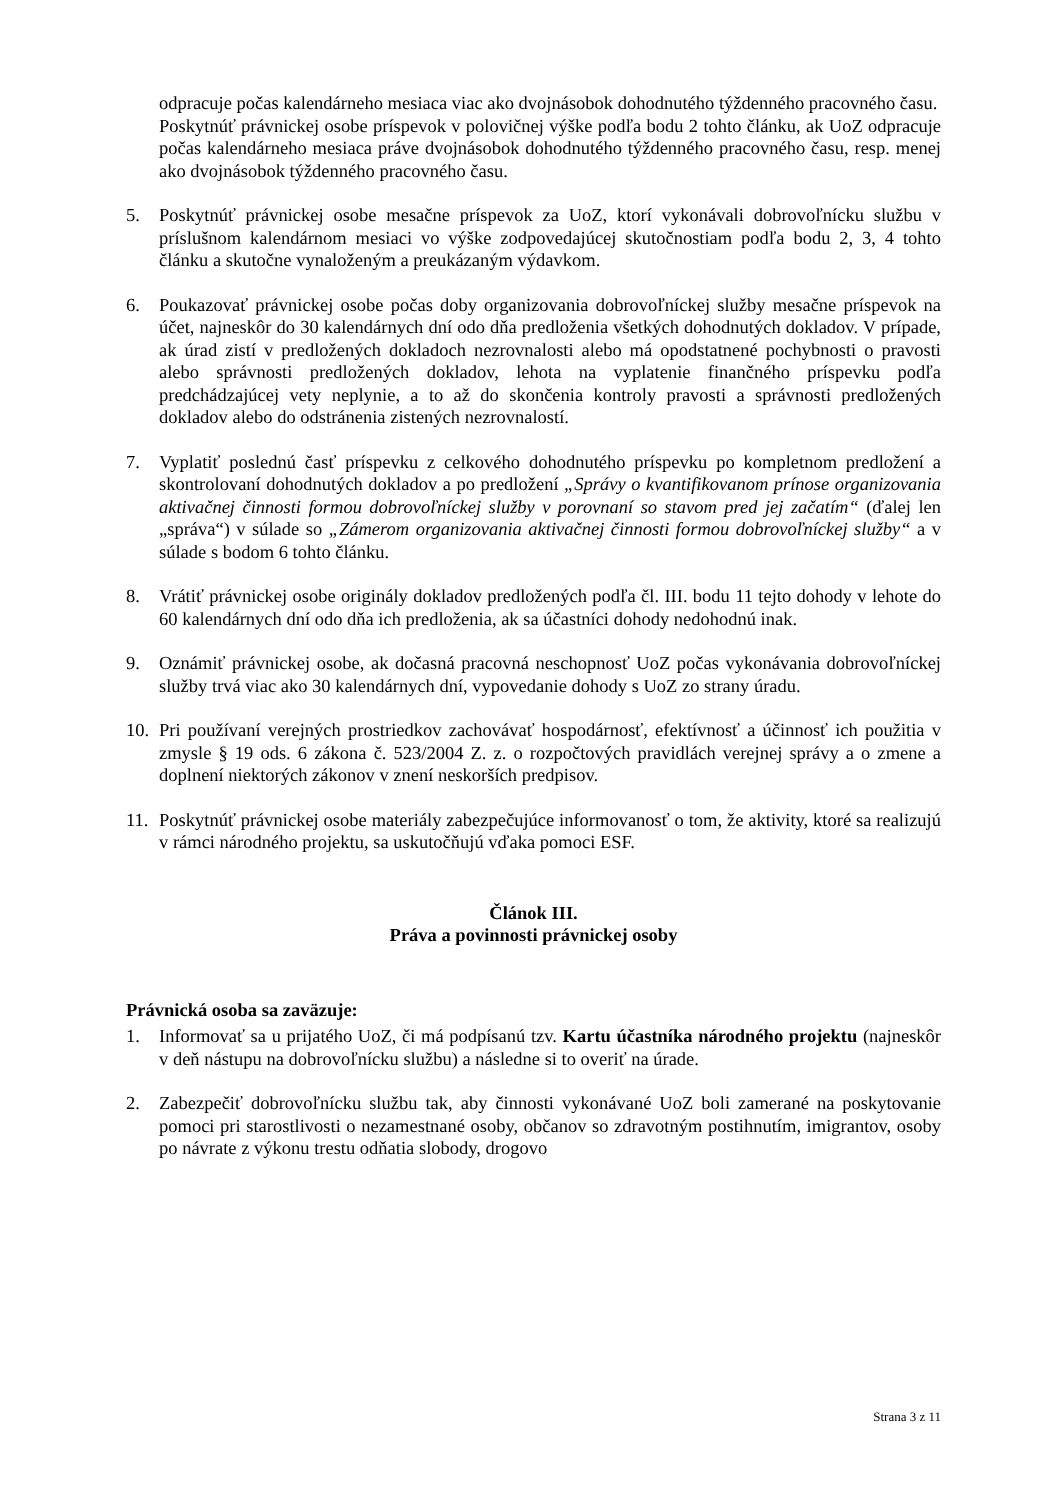odpracuje počas kalendárneho mesiaca viac ako dvojnásobok dohodnutého týždenného pracovného času.
Poskytnúť právnickej osobe príspevok v polovičnej výške podľa bodu 2 tohto článku, ak UoZ odpracuje počas kalendárneho mesiaca práve dvojnásobok dohodnutého týždenného pracovného času, resp. menej ako dvojnásobok týždenného pracovného času.
5. Poskytnúť právnickej osobe mesačne príspevok za UoZ, ktorí vykonávali dobrovoľnícku službu v príslušnom kalendárnom mesiaci vo výške zodpovedajúcej skutočnostiam podľa bodu 2, 3, 4 tohto článku a skutočne vynaloženým a preukázaným výdavkom.
6. Poukazovať právnickej osobe počas doby organizovania dobrovoľníckej služby mesačne príspevok na účet, najneskôr do 30 kalendárnych dní odo dňa predloženia všetkých dohodnutých dokladov. V prípade, ak úrad zistí v predložených dokladoch nezrovnalosti alebo má opodstatnené pochybnosti o pravosti alebo správnosti predložených dokladov, lehota na vyplatenie finančného príspevku podľa predchádzajúcej vety neplynie, a to až do skončenia kontroly pravosti a správnosti predložených dokladov alebo do odstránenia zistených nezrovnalostí.
7. Vyplatiť poslednú časť príspevku z celkového dohodnutého príspevku po kompletnom predložení a skontrolovaní dohodnutých dokladov a po predložení „Správy o kvantifikovanom prínose organizovania aktivačnej činnosti formou dobrovoľníckej služby v porovnaní so stavom pred jej začatím“ (ďalej len „správa“) v súlade so „Zámerom organizovania aktivačnej činnosti formou dobrovoľníckej služby“ a v súlade s bodom 6 tohto článku.
8. Vrátiť právnickej osobe originály dokladov predložených podľa čl. III. bodu 11 tejto dohody v lehote do 60 kalendárnych dní odo dňa ich predloženia, ak sa účastníci dohody nedohodnú inak.
9. Oznámiť právnickej osobe, ak dočasná pracovná neschopnosť UoZ počas vykonávania dobrovoľníckej služby trvá viac ako 30 kalendárnych dní, vypovedanie dohody s UoZ zo strany úradu.
10.
Pri používaní verejných prostriedkov zachovávať hospodárnosť, efektívnosť a účinnosť ich použitia v zmysle § 19 ods. 6 zákona č. 523/2004 Z. z. o rozpočtových pravidlách verejnej správy a o zmene a doplnení niektorých zákonov v znení neskorších predpisov.
11.
Poskytnúť právnickej osobe materiály zabezpečujúce informovanosť o tom, že aktivity, ktoré sa realizujú v rámci národného projektu, sa uskutočňujú vďaka pomoci ESF.
Článok III.
Práva a povinnosti právnickej osoby
Právnická osoba sa zaväzuje:
1. Informovať sa u prijatého UoZ, či má podpísanú tzv. Kartu účastníka národného projektu (najneskôr v deň nástupu na dobrovoľnícku službu) a následne si to overiť na úrade.
2. Zabezpečiť dobrovoľnícku službu tak, aby činnosti vykonávané UoZ boli zamerané na poskytovanie pomoci pri starostlivosti o nezamestnané osoby, občanov so zdravotným postihnutím, imigrantov, osoby po návrate z výkonu trestu odňatia slobody, drogovo
Strana 3 z 11